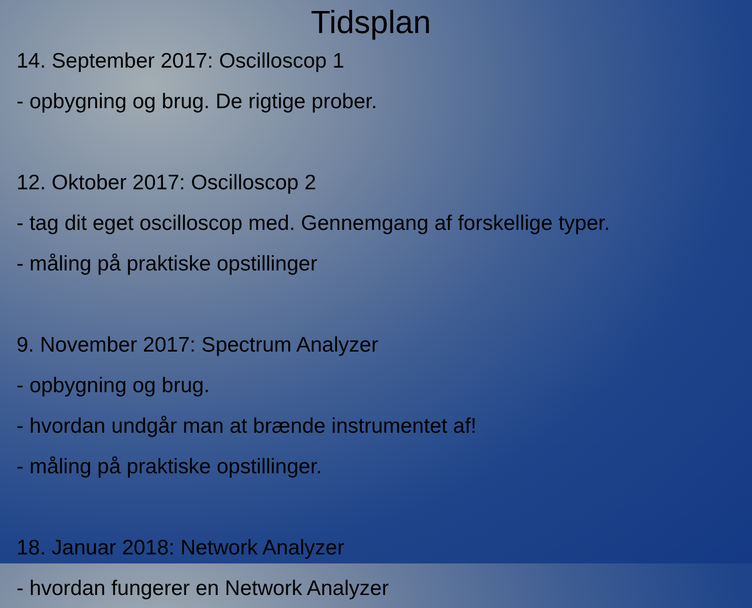Tidsplan
14. September 2017: Oscilloscop 1
- opbygning og brug. De rigtige prober.
12. Oktober 2017: Oscilloscop 2
- tag dit eget oscilloscop med. Gennemgang af forskellige typer.
- måling på praktiske opstillinger
9. November 2017: Spectrum Analyzer
- opbygning og brug.
- hvordan undgår man at brænde instrumentet af!
- måling på praktiske opstillinger.
18. Januar 2018: Network Analyzer
- hvordan fungerer en Network Analyzer